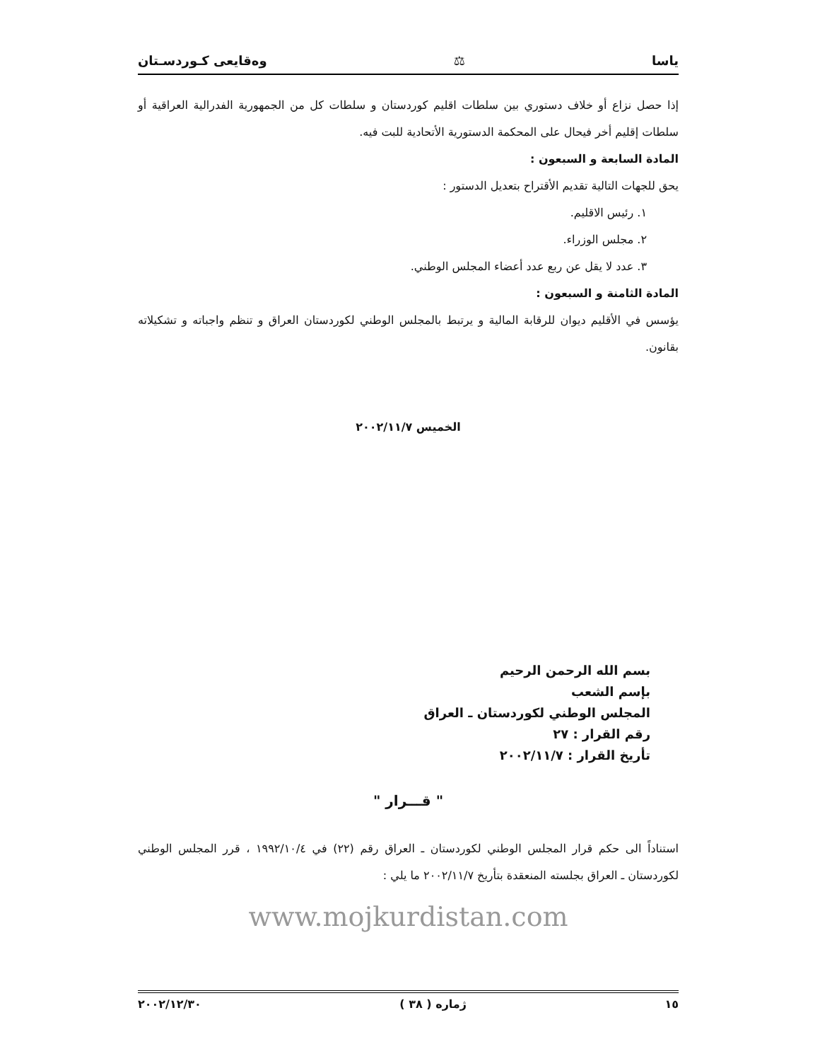ياسا ⚖ وەقایعی كـوردسـتان
إذا حصل نزاع أو خلاف دستوري بين سلطات اقليم كوردستان و سلطات كل من الجمهورية الفدرالية العراقية أو سلطات إقليم أخر فيحال على المحكمة الدستورية الأتحادية للبت فيه.
المادة السابعة و السبعون :
يحق للجهات التالية تقديم الأقتراح بتعديل الدستور :
١. رئيس الاقليم.
٢. مجلس الوزراء.
٣. عدد لا يقل عن ربع عدد أعضاء المجلس الوطني.
المادة الثامنة و السبعون :
يؤسس في الأقليم ديوان للرقابة المالية و يرتبط بالمجلس الوطني لكوردستان العراق و تنظم واجباته و تشكيلاته بقانون.
الخميس ٢٠٠٢/١١/٧
بسم الله الرحمن الرحيم
بإسم الشعب
المجلس الوطني لكوردستان ـ العراق
رقم القرار : ٢٧
تأريخ القرار : ٢٠٠٢/١١/٧
" قـــرار "
استناداً الى حكم قرار المجلس الوطني لكوردستان ـ العراق رقم (٢٢) في ١٩٩٢/١٠/٤ ، قرر المجلس الوطني لكوردستان ـ العراق بجلسته المنعقدة بتأريخ ٢٠٠٢/١١/٧ ما يلي :
www.mojkurdistan.com
١٥ ژمارە ( ٣٨ ) ٢٠٠٢/١٢/٣٠